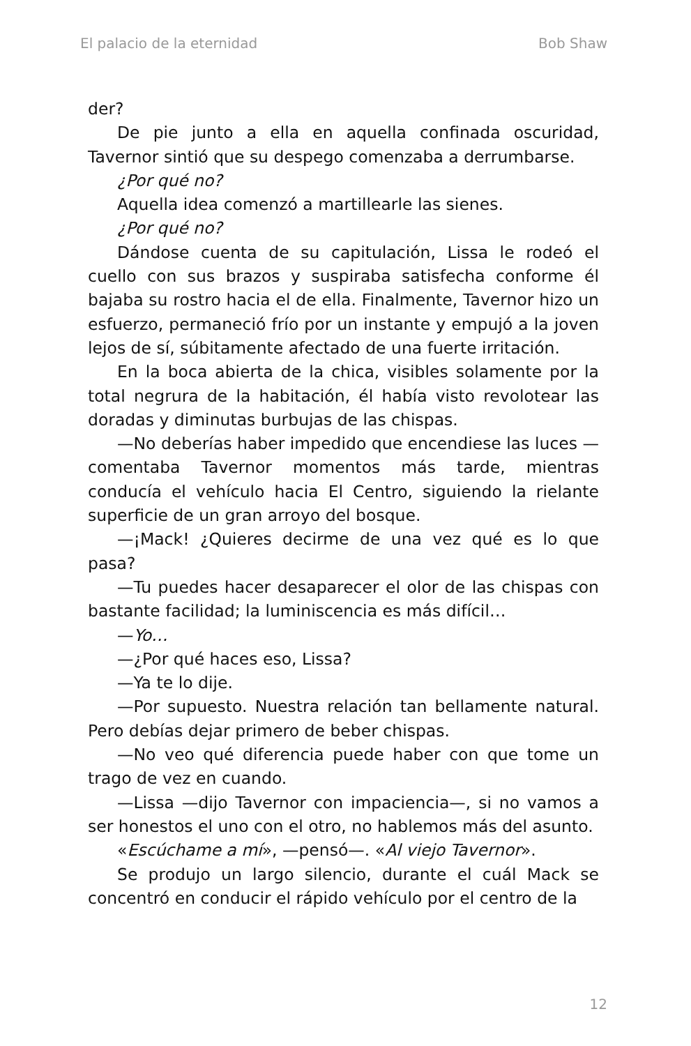El palacio de la eternidad Bob Shaw
der?
De pie junto a ella en aquella confinada oscuridad, Tavernor sintió que su despego comenzaba a derrumbarse.
¿Por qué no?
Aquella idea comenzó a martillearle las sienes.
¿Por qué no?
Dándose cuenta de su capitulación, Lissa le rodeó el cuello con sus brazos y suspiraba satisfecha conforme él bajaba su rostro hacia el de ella. Finalmente, Tavernor hizo un esfuerzo, permaneció frío por un instante y empujó a la joven lejos de sí, súbitamente afectado de una fuerte irritación.
En la boca abierta de la chica, visibles solamente por la total negrura de la habitación, él había visto revolotear las doradas y diminutas burbujas de las chispas.
—No deberías haber impedido que encendiese las luces —comentaba Tavernor momentos más tarde, mientras conducía el vehículo hacia El Centro, siguiendo la rielante superficie de un gran arroyo del bosque.
—¡Mack! ¿Quieres decirme de una vez qué es lo que pasa?
—Tu puedes hacer desaparecer el olor de las chispas con bastante facilidad; la luminiscencia es más difícil…
—Yo…
—¿Por qué haces eso, Lissa?
—Ya te lo dije.
—Por supuesto. Nuestra relación tan bellamente natural. Pero debías dejar primero de beber chispas.
—No veo qué diferencia puede haber con que tome un trago de vez en cuando.
—Lissa —dijo Tavernor con impaciencia—, si no vamos a ser honestos el uno con el otro, no hablemos más del asunto.
«Escúchame a mí», —pensó—. «Al viejo Tavernor».
Se produjo un largo silencio, durante el cuál Mack se concentró en conducir el rápido vehículo por el centro de la
12